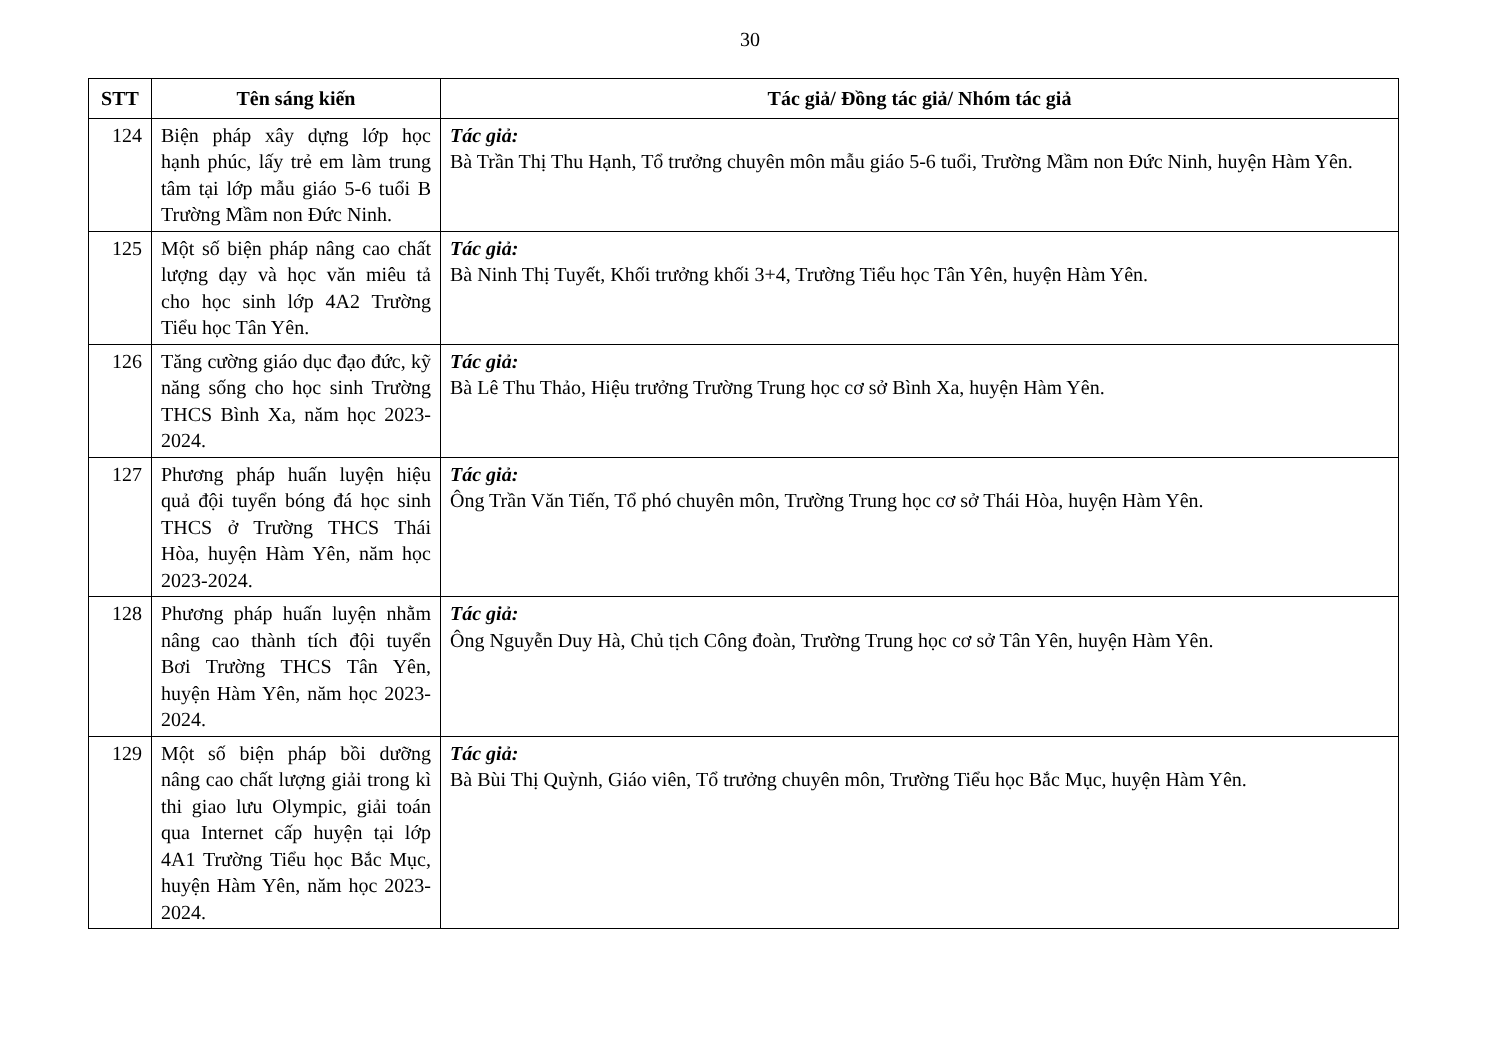30
| STT | Tên sáng kiến | Tác giả/ Đồng tác giả/ Nhóm tác giả |
| --- | --- | --- |
| 124 | Biện pháp xây dựng lớp học hạnh phúc, lấy trẻ em làm trung tâm tại lớp mẫu giáo 5-6 tuổi B Trường Mầm non Đức Ninh. | Tác giả: Bà Trần Thị Thu Hạnh, Tổ trưởng chuyên môn mẫu giáo 5-6 tuổi, Trường Mầm non Đức Ninh, huyện Hàm Yên. |
| 125 | Một số biện pháp nâng cao chất lượng dạy và học văn miêu tả cho học sinh lớp 4A2 Trường Tiểu học Tân Yên. | Tác giả: Bà Ninh Thị Tuyết, Khối trưởng khối 3+4, Trường Tiểu học Tân Yên, huyện Hàm Yên. |
| 126 | Tăng cường giáo dục đạo đức, kỹ năng sống cho học sinh Trường THCS Bình Xa, năm học 2023-2024. | Tác giả: Bà Lê Thu Thảo, Hiệu trưởng Trường Trung học cơ sở Bình Xa, huyện Hàm Yên. |
| 127 | Phương pháp huấn luyện hiệu quả đội tuyển bóng đá học sinh THCS ở Trường THCS Thái Hòa, huyện Hàm Yên, năm học 2023-2024. | Tác giả: Ông Trần Văn Tiến, Tổ phó chuyên môn, Trường Trung học cơ sở Thái Hòa, huyện Hàm Yên. |
| 128 | Phương pháp huấn luyện nhằm nâng cao thành tích đội tuyển Bơi Trường THCS Tân Yên, huyện Hàm Yên, năm học 2023-2024. | Tác giả: Ông Nguyễn Duy Hà, Chủ tịch Công đoàn, Trường Trung học cơ sở Tân Yên, huyện Hàm Yên. |
| 129 | Một số biện pháp bồi dưỡng nâng cao chất lượng giải trong kì thi giao lưu Olympic, giải toán qua Internet cấp huyện tại lớp 4A1 Trường Tiểu học Bắc Mục, huyện Hàm Yên, năm học 2023-2024. | Tác giả: Bà Bùi Thị Quỳnh, Giáo viên, Tổ trưởng chuyên môn, Trường Tiểu học Bắc Mục, huyện Hàm Yên. |